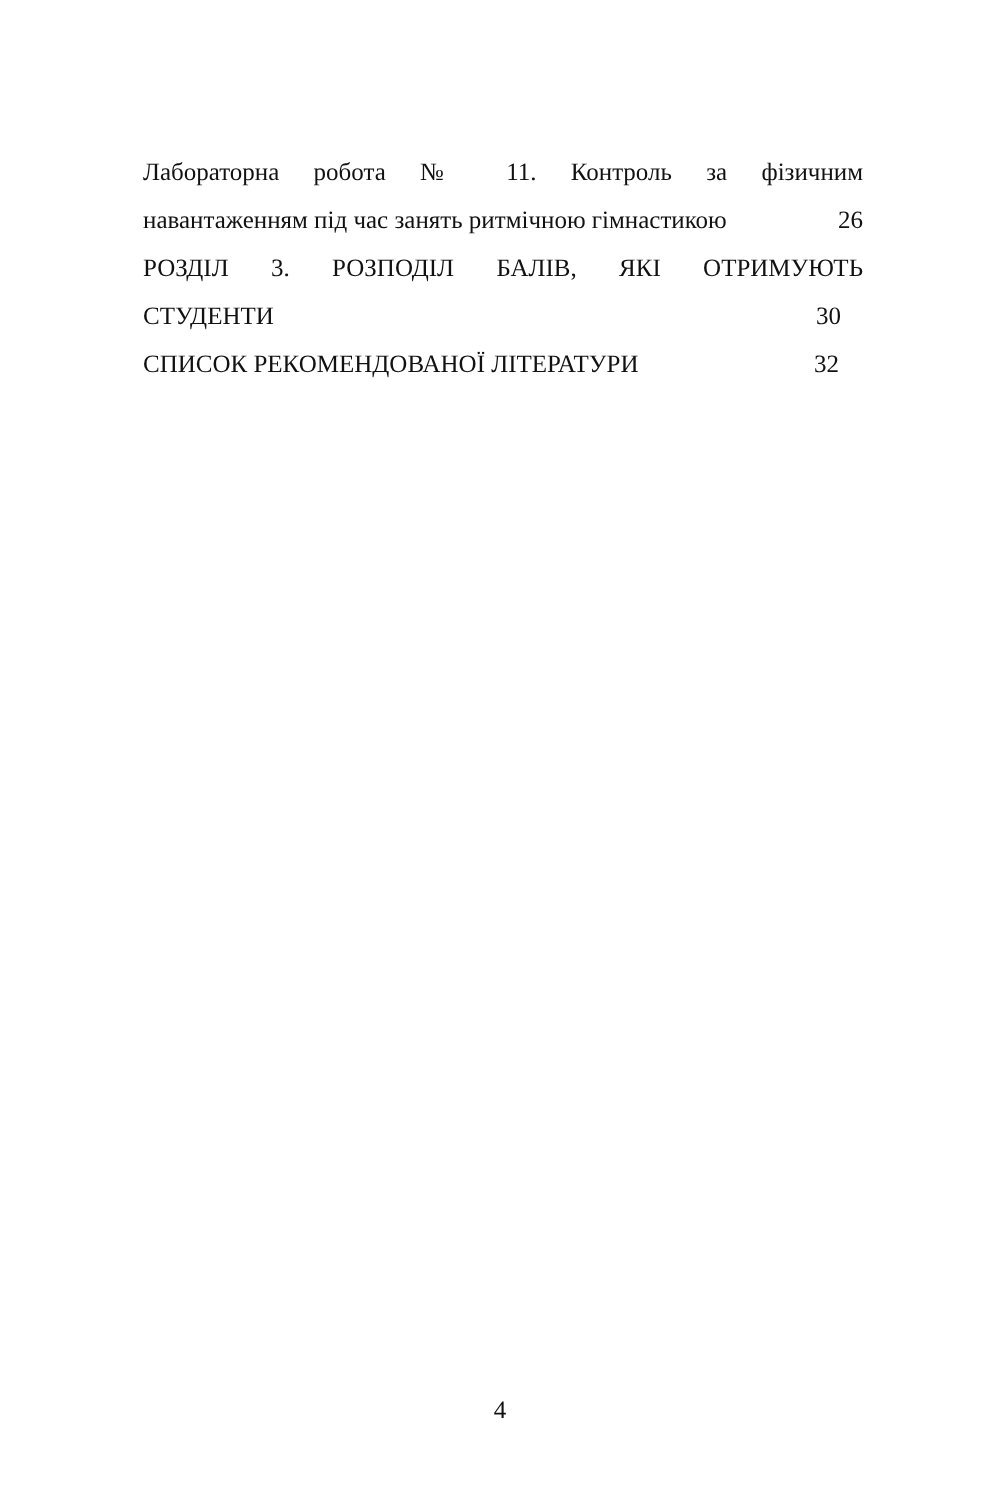Лабораторна робота № 11. Контроль за фізичним
навантаженням під час занять ритмічною гімнастикою 26
РОЗДІЛ 3. РОЗПОДІЛ БАЛІВ, ЯКІ ОТРИМУЮТЬ
СТУДЕНТИ 30
СПИСОК РЕКОМЕНДОВАНОЇ ЛІТЕРАТУРИ 32
4